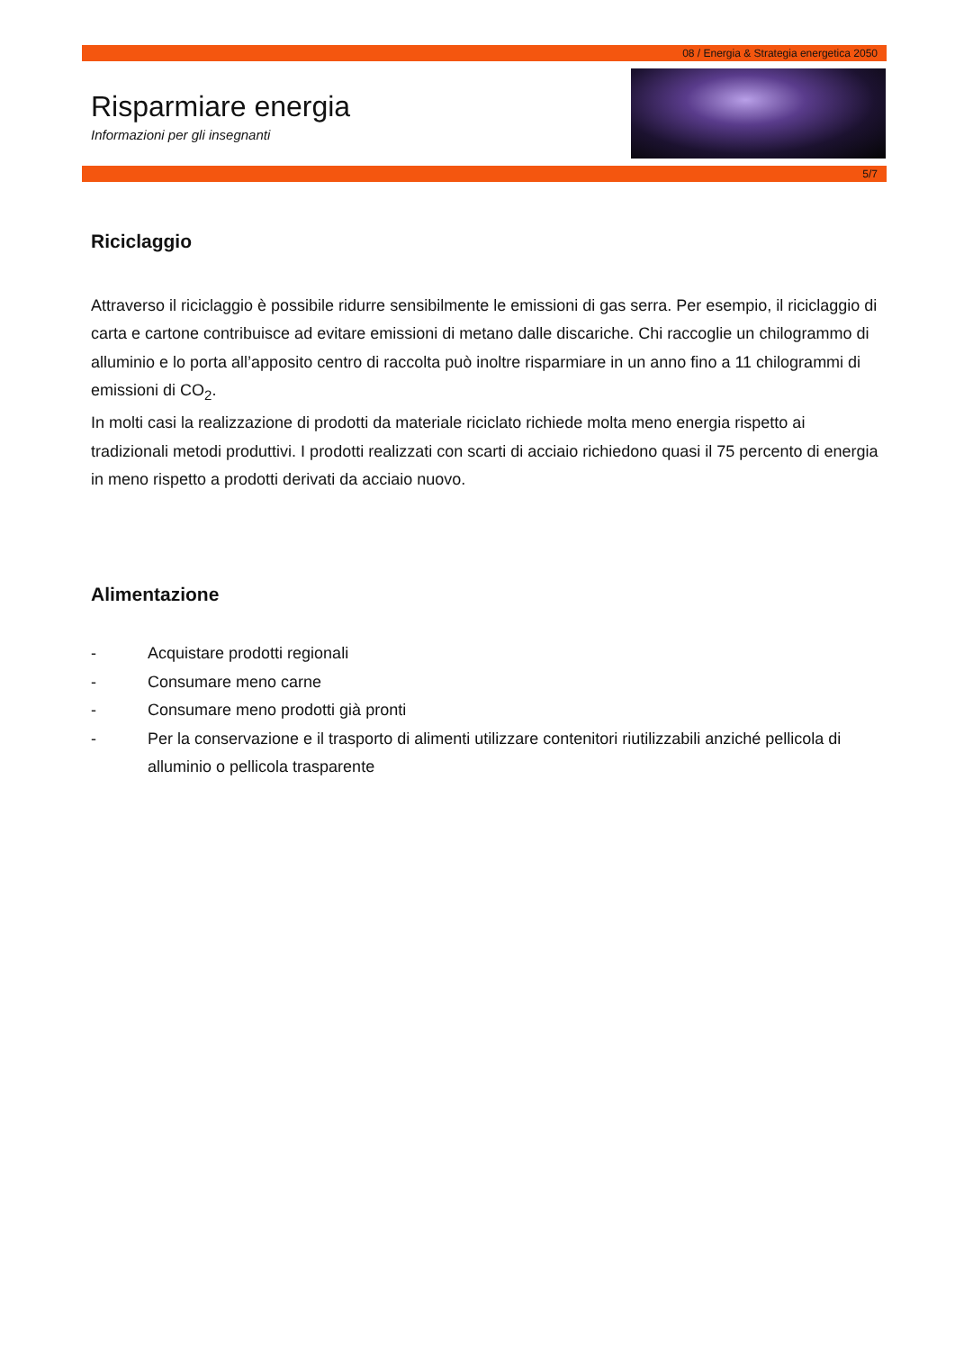08 / Energia & Strategia energetica 2050
Risparmiare energia
Informazioni per gli insegnanti
5/7
Riciclaggio
Attraverso il riciclaggio è possibile ridurre sensibilmente le emissioni di gas serra. Per esempio, il riciclaggio di carta e cartone contribuisce ad evitare emissioni di metano dalle discariche. Chi raccoglie un chilogrammo di alluminio e lo porta all’apposito centro di raccolta può inoltre risparmiare in un anno fino a 11 chilogrammi di emissioni di CO<sub>2</sub>.
In molti casi la realizzazione di prodotti da materiale riciclato richiede molta meno energia rispetto ai tradizionali metodi produttivi. I prodotti realizzati con scarti di acciaio richiedono quasi il 75 percento di energia in meno rispetto a prodotti derivati da acciaio nuovo.
Alimentazione
- Acquistare prodotti regionali
- Consumare meno carne
- Consumare meno prodotti già pronti
- Per la conservazione e il trasporto di alimenti utilizzare contenitori riutilizzabili anziché pellicola di alluminio o pellicola trasparente